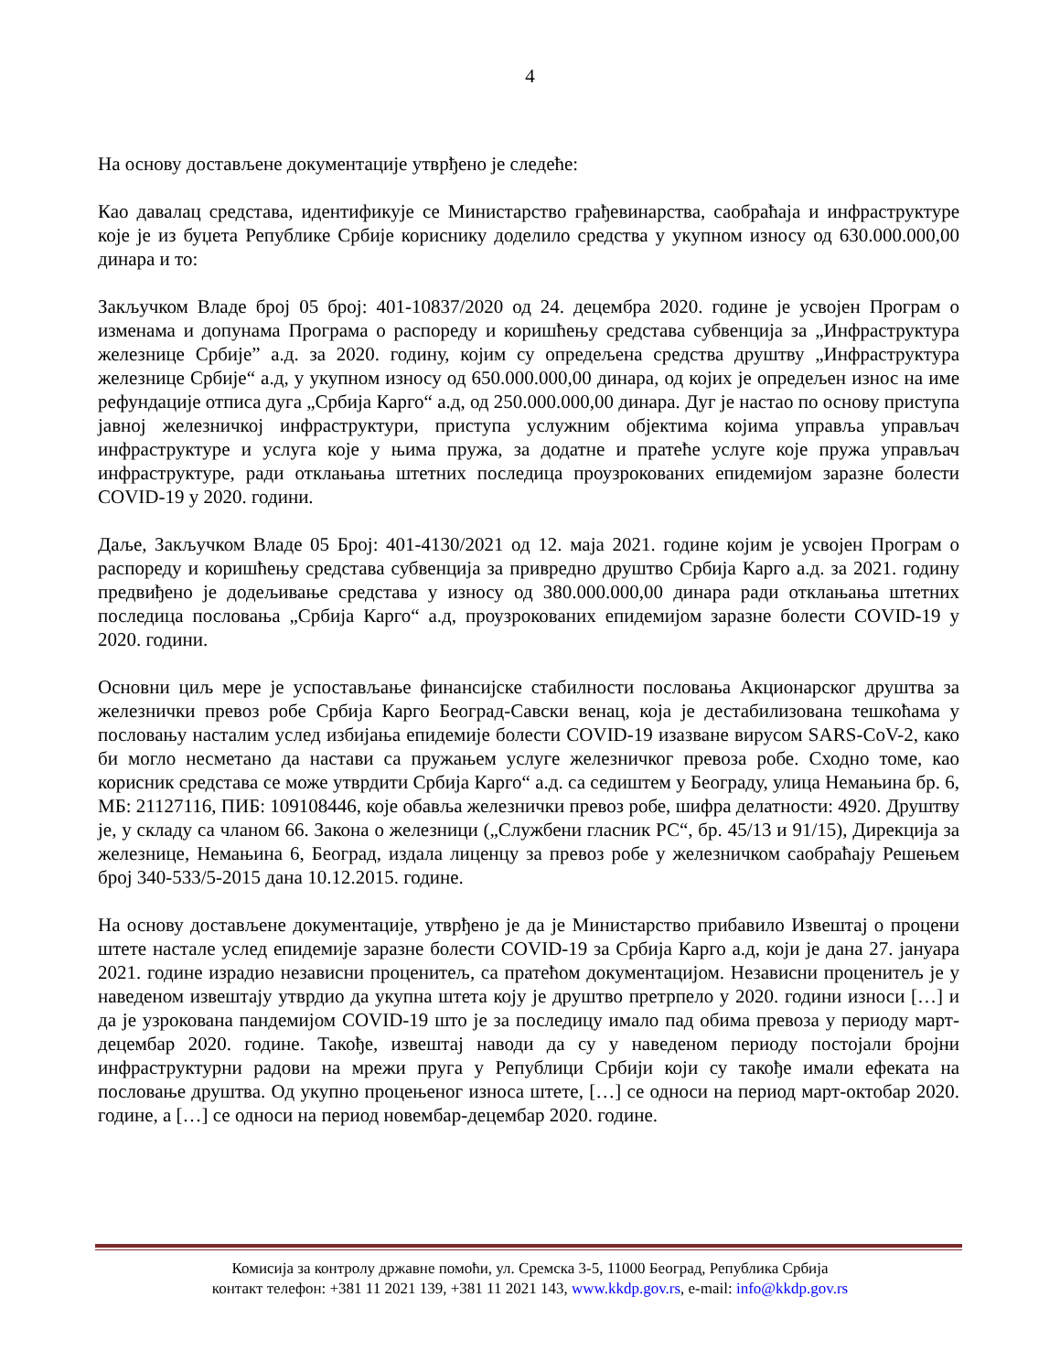4
На основу достављене документације утврђено је следеће:
Као давалац средстава, идентификује се Министарство грађевинарства, саобраћаја и инфраструктуре које је из буџета Републике Србије кориснику доделило средства у укупном износу од 630.000.000,00 динара и то:
Закључком Владе број 05 број: 401-10837/2020 од 24. децембра 2020. године је усвојен Програм о изменама и допунама Програма о распореду и коришћењу средстава субвенција за „Инфраструктура железнице Србије” а.д. за 2020. годину, којим су опредељена средства друштву „Инфраструктура железнице Србије“ а.д, у укупном износу од 650.000.000,00 динара, од којих је опредељен износ на име рефундације отписа дуга „Србија Карго“ а.д, од 250.000.000,00 динара. Дуг је настао по основу приступа јавној железничкој инфраструктури, приступа услужним објектима којима управља управљач инфраструктуре и услуга које у њима пружа, за додатне и пратеће услуге које пружа управљач инфраструктуре, ради отклањања штетних последица проузрокованих епидемијом заразне болести COVID-19 у 2020. години.
Даље, Закључком Владе 05 Број: 401-4130/2021 од 12. маја 2021. године којим је усвојен Програм о распореду и коришћењу средстава субвенција за привредно друштво Србија Карго а.д. за 2021. годину предвиђено је додељивање средстава у износу од 380.000.000,00 динара ради отклањања штетних последица пословања „Србија Карго“ а.д, проузрокованих епидемијом заразне болести COVID-19 у 2020. години.
Основни циљ мере је успостављање финансијске стабилности пословања Акционарског друштва за железнички превоз робе Србија Карго Београд-Савски венац, која је дестабилизована тешкоћама у пословању насталим услед избијања епидемије болести COVID-19 изазване вирусом SARS-CoV-2, како би могло несметано да настави са пружањем услуге железничког превоза робе. Сходно томе, као корисник средстава се може утврдити Србија Карго“ а.д. са седиштем у Београду, улица Немањина бр. 6, МБ: 21127116, ПИБ: 109108446, које обавља железнички превоз робе, шифра делатности: 4920. Друштву је, у складу са чланом 66. Закона о железници („Службени гласник РС“, бр. 45/13 и 91/15), Дирекција за железнице, Немањина 6, Београд, издала лиценцу за превоз робе у железничком саобраћају Решењем број 340-533/5-2015 дана 10.12.2015. године.
На основу достављене документације, утврђено је да је Министарство прибавило Извештај о процени штете настале услед епидемије заразне болести COVID-19 за Србија Карго а.д, који је дана 27. јануара 2021. године израдио независни проценитељ, са пратећом документацијом. Независни проценитељ је у наведеном извештају утврдио да укупна штета коју је друштво претрпело у 2020. години износи […] и да је узрокована пандемијом COVID-19 што је за последицу имало пад обима превоза у периоду март-децембар 2020. године. Такође, извештај наводи да су у наведеном периоду постојали бројни инфраструктурни радови на мрежи пруга у Републици Србији који су такође имали ефеката на пословање друштва. Од укупно процењеног износа штете, […] се односи на период март-октобар 2020. године, а […] се односи на период новембар-децембар 2020. године.
Комисија за контролу државне помоћи, ул. Сремска 3-5, 11000 Београд, Република Србија
контакт телефон: +381 11 2021 139, +381 11 2021 143, www.kkdp.gov.rs, e-mail: info@kkdp.gov.rs